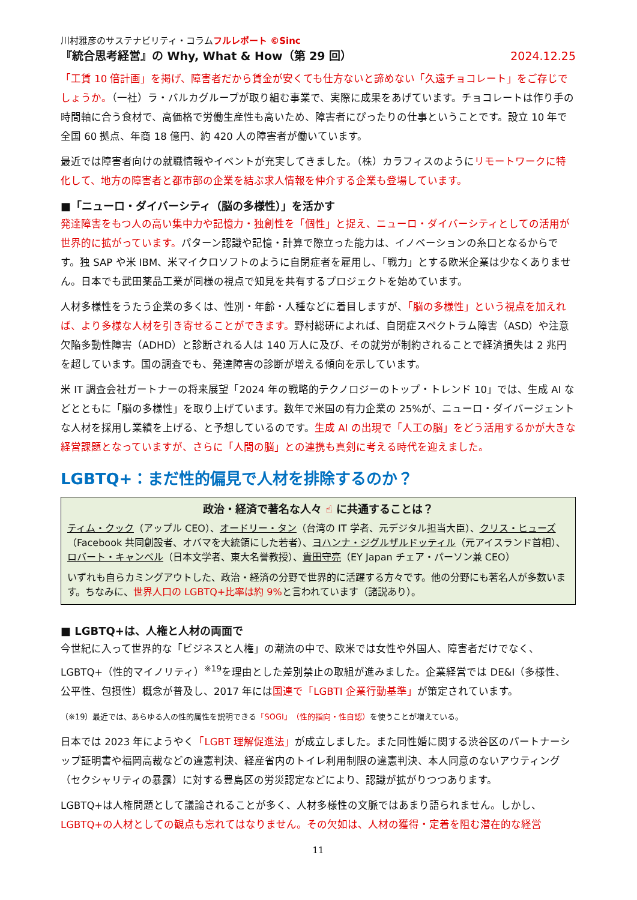川村雅彦のサステナビリティ・コラムフルレポート ©Sinc
『統合思考経営』の Why, What & How（第 29 回） 2024.12.25
「工賃 10 倍計画」を掲げ、障害者だから賃金が安くても仕方ないと諦めない「久遠チョコレート」をご存じでしょうか。（一社）ラ・バルカグループが取り組む事業で、実際に成果をあげています。チョコレートは作り手の時間軸に合う食材で、高価格で労働生産性も高いため、障害者にぴったりの仕事ということです。設立 10 年で全国 60 拠点、年商 18 億円、約 420 人の障害者が働いています。
最近では障害者向けの就職情報やイベントが充実してきました。（株）カラフィスのようにリモートワークに特化して、地方の障害者と都市部の企業を結ぶ求人情報を仲介する企業も登場しています。
■「ニューロ・ダイバーシティ（脳の多様性）」を活かす
発達障害をもつ人の高い集中力や記憶力・独創性を「個性」と捉え、ニューロ・ダイバーシティとしての活用が世界的に拡がっています。パターン認識や記憶・計算で際立った能力は、イノベーションの糸口となるからです。独 SAP や米 IBM、米マイクロソフトのように自閉症者を雇用し、「戦力」とする欧米企業は少なくありません。日本でも武田薬品工業が同様の視点で知見を共有するプロジェクトを始めています。
人材多様性をうたう企業の多くは、性別・年齢・人種などに着目しますが、「脳の多様性」という視点を加えれば、より多様な人材を引き寄せることができます。野村総研によれば、自閉症スペクトラム障害（ASD）や注意欠陥多動性障害（ADHD）と診断される人は 140 万人に及び、その就労が制約されることで経済損失は 2 兆円を超しています。国の調査でも、発達障害の診断が増える傾向を示しています。
米 IT 調査会社ガートナーの将来展望「2024 年の戦略的テクノロジーのトップ・トレンド 10」では、生成 AI などとともに「脳の多様性」を取り上げています。数年で米国の有力企業の 25%が、ニューロ・ダイバージェントな人材を採用し業績を上げる、と予想しているのです。生成 AI の出現で「人工の脳」をどう活用するかが大きな経営課題となっていますが、さらに「人間の脳」との連携も真剣に考える時代を迎えました。
LGBTQ+：まだ性的偏見で人材を排除するのか？
政治・経済で著名な人々 ☝ に共通することは？
ティム・クック（アップル CEO）、オードリー・タン（台湾の IT 学者、元デジタル担当大臣）、クリス・ヒューズ（Facebook 共同創設者、オバマを大統領にした若者）、ヨハンナ・ジグルザルドッティル（元アイスランド首相）、ロバート・キャンベル（日本文学者、東大名誉教授）、貴田守亮（EY Japan チェア・パーソン兼 CEO）
いずれも自らカミングアウトした、政治・経済の分野で世界的に活躍する方々です。他の分野にも著名人が多数います。ちなみに、世界人口の LGBTQ+比率は約 9% と言われています（諸説あり）。
■ LGBTQ+は、人権と人材の両面で
今世紀に入って世界的な「ビジネスと人権」の潮流の中で、欧米では女性や外国人、障害者だけでなく、LGBTQ+（性的マイノリティ）<sup>※19</sup>を理由とした差別禁止の取組が進みました。企業経営では DE&I（多様性、公平性、包摂性）概念が普及し、2017 年には国連で「LGBTI 企業行動基準」が策定されています。
（※19）最近では、あらゆる人の性的属性を説明できる「SOGI」（性的指向・性自認）を使うことが増えている。
日本では 2023 年にようやく「LGBT 理解促進法」が成立しました。また同性婚に関する渋谷区のパートナーシップ証明書や福岡高裁などの違憲判決、経産省内のトイレ利用制限の違憲判決、本人同意のないアウティング（セクシャリティの暴露）に対する豊島区の労災認定などにより、認識が拡がりつつあります。
LGBTQ+は人権問題として議論されることが多く、人材多様性の文脈ではあまり語られません。しかし、LGBTQ+の人材としての観点も忘れてはなりません。その欠如は、人材の獲得・定着を阻む潜在的な経営
11